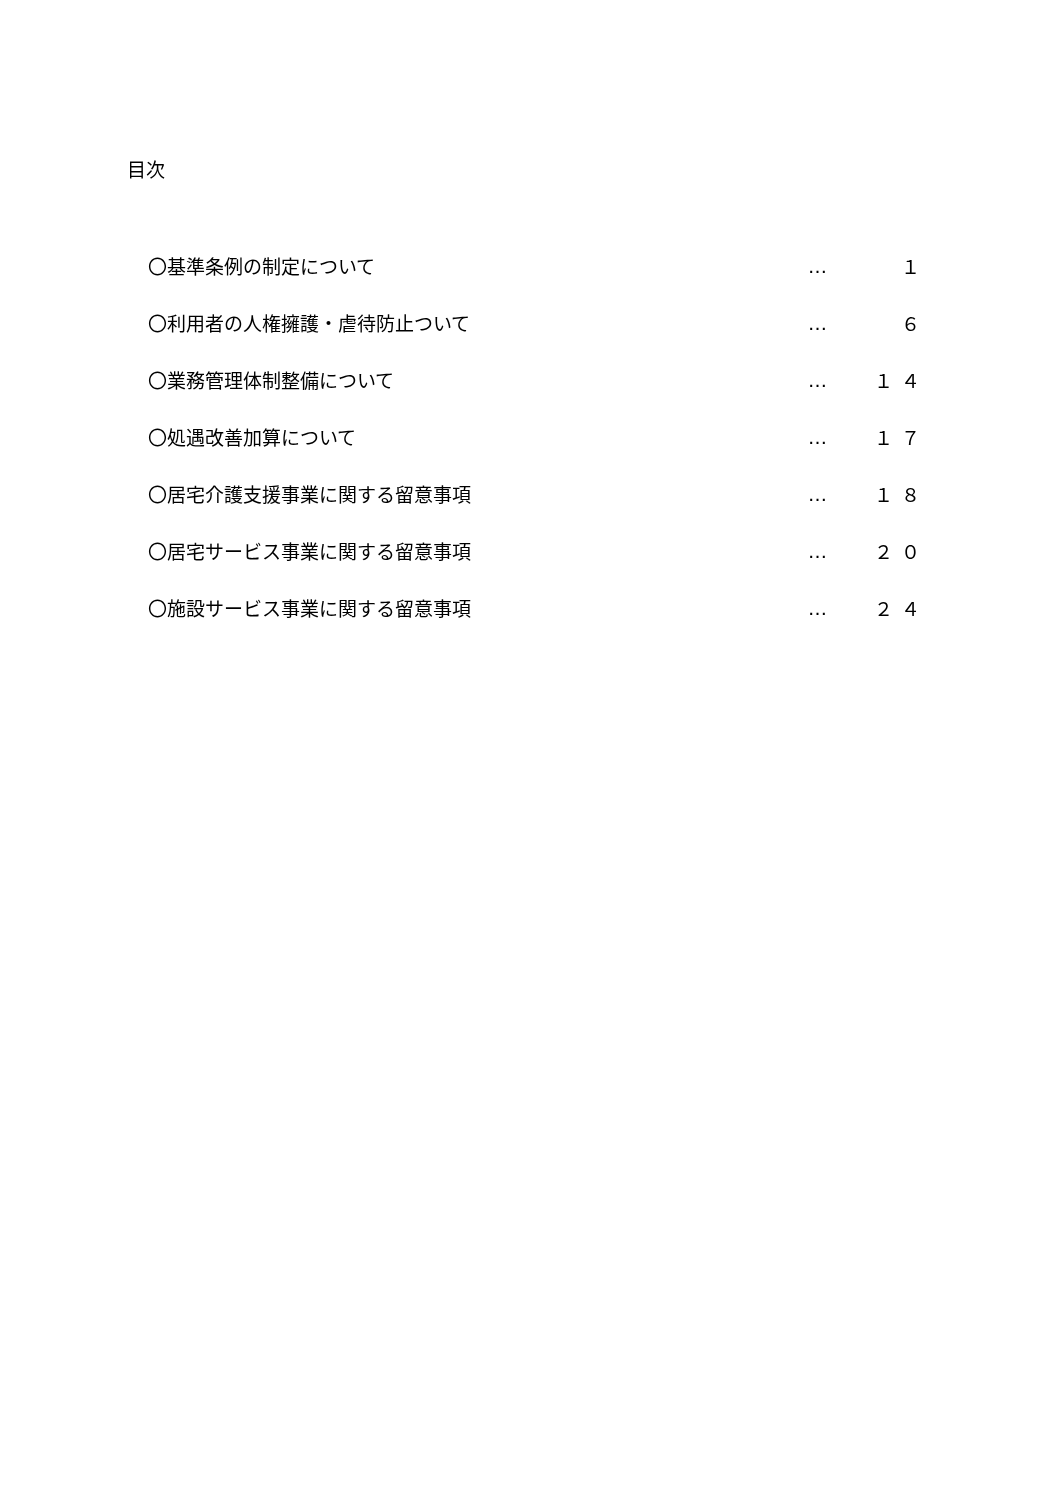目次
〇基準条例の制定について … １
〇利用者の人権擁護・虐待防止ついて … ６
〇業務管理体制整備について … １４
〇処遇改善加算について … １７
〇居宅介護支援事業に関する留意事項 … １８
〇居宅サービス事業に関する留意事項 … ２０
〇施設サービス事業に関する留意事項 … ２４